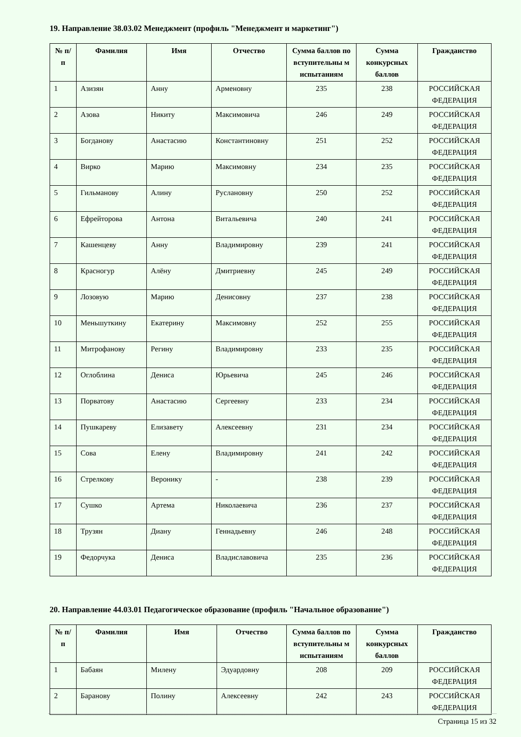19. Направление 38.03.02 Менеджмент (профиль "Менеджмент и маркетинг")
| № п/п | Фамилия | Имя | Отчество | Сумма баллов по вступительны м испытаниям | Сумма конкурсных баллов | Гражданство |
| --- | --- | --- | --- | --- | --- | --- |
| 1 | Азизян | Анну | Арменовну | 235 | 238 | РОССИЙСКАЯ ФЕДЕРАЦИЯ |
| 2 | Азова | Никиту | Максимовича | 246 | 249 | РОССИЙСКАЯ ФЕДЕРАЦИЯ |
| 3 | Богданову | Анастасию | Константиновну | 251 | 252 | РОССИЙСКАЯ ФЕДЕРАЦИЯ |
| 4 | Вирко | Марию | Максимовну | 234 | 235 | РОССИЙСКАЯ ФЕДЕРАЦИЯ |
| 5 | Гильманову | Алину | Руслановну | 250 | 252 | РОССИЙСКАЯ ФЕДЕРАЦИЯ |
| 6 | Ефрейторова | Антона | Витальевича | 240 | 241 | РОССИЙСКАЯ ФЕДЕРАЦИЯ |
| 7 | Кашенцеву | Анну | Владимировну | 239 | 241 | РОССИЙСКАЯ ФЕДЕРАЦИЯ |
| 8 | Красногур | Алёну | Дмитриевну | 245 | 249 | РОССИЙСКАЯ ФЕДЕРАЦИЯ |
| 9 | Лозовую | Марию | Денисовну | 237 | 238 | РОССИЙСКАЯ ФЕДЕРАЦИЯ |
| 10 | Меньшуткину | Екатерину | Максимовну | 252 | 255 | РОССИЙСКАЯ ФЕДЕРАЦИЯ |
| 11 | Митрофанову | Регину | Владимировну | 233 | 235 | РОССИЙСКАЯ ФЕДЕРАЦИЯ |
| 12 | Оглоблина | Дениса | Юрьевича | 245 | 246 | РОССИЙСКАЯ ФЕДЕРАЦИЯ |
| 13 | Порватову | Анастасию | Сергеевну | 233 | 234 | РОССИЙСКАЯ ФЕДЕРАЦИЯ |
| 14 | Пушкареву | Елизавету | Алексеевну | 231 | 234 | РОССИЙСКАЯ ФЕДЕРАЦИЯ |
| 15 | Сова | Елену | Владимировну | 241 | 242 | РОССИЙСКАЯ ФЕДЕРАЦИЯ |
| 16 | Стрелкову | Веронику | - | 238 | 239 | РОССИЙСКАЯ ФЕДЕРАЦИЯ |
| 17 | Сушко | Артема | Николаевича | 236 | 237 | РОССИЙСКАЯ ФЕДЕРАЦИЯ |
| 18 | Трузян | Диану | Геннадьевну | 246 | 248 | РОССИЙСКАЯ ФЕДЕРАЦИЯ |
| 19 | Федорчука | Дениса | Владиславовича | 235 | 236 | РОССИЙСКАЯ ФЕДЕРАЦИЯ |
20. Направление 44.03.01 Педагогическое образование (профиль "Начальное образование")
| № п/п | Фамилия | Имя | Отчество | Сумма баллов по вступительны м испытаниям | Сумма конкурсных баллов | Гражданство |
| --- | --- | --- | --- | --- | --- | --- |
| 1 | Бабаян | Милену | Эдуардовну | 208 | 209 | РОССИЙСКАЯ ФЕДЕРАЦИЯ |
| 2 | Баранову | Полину | Алексеевну | 242 | 243 | РОССИЙСКАЯ ФЕДЕРАЦИЯ |
Страница 15 из 32